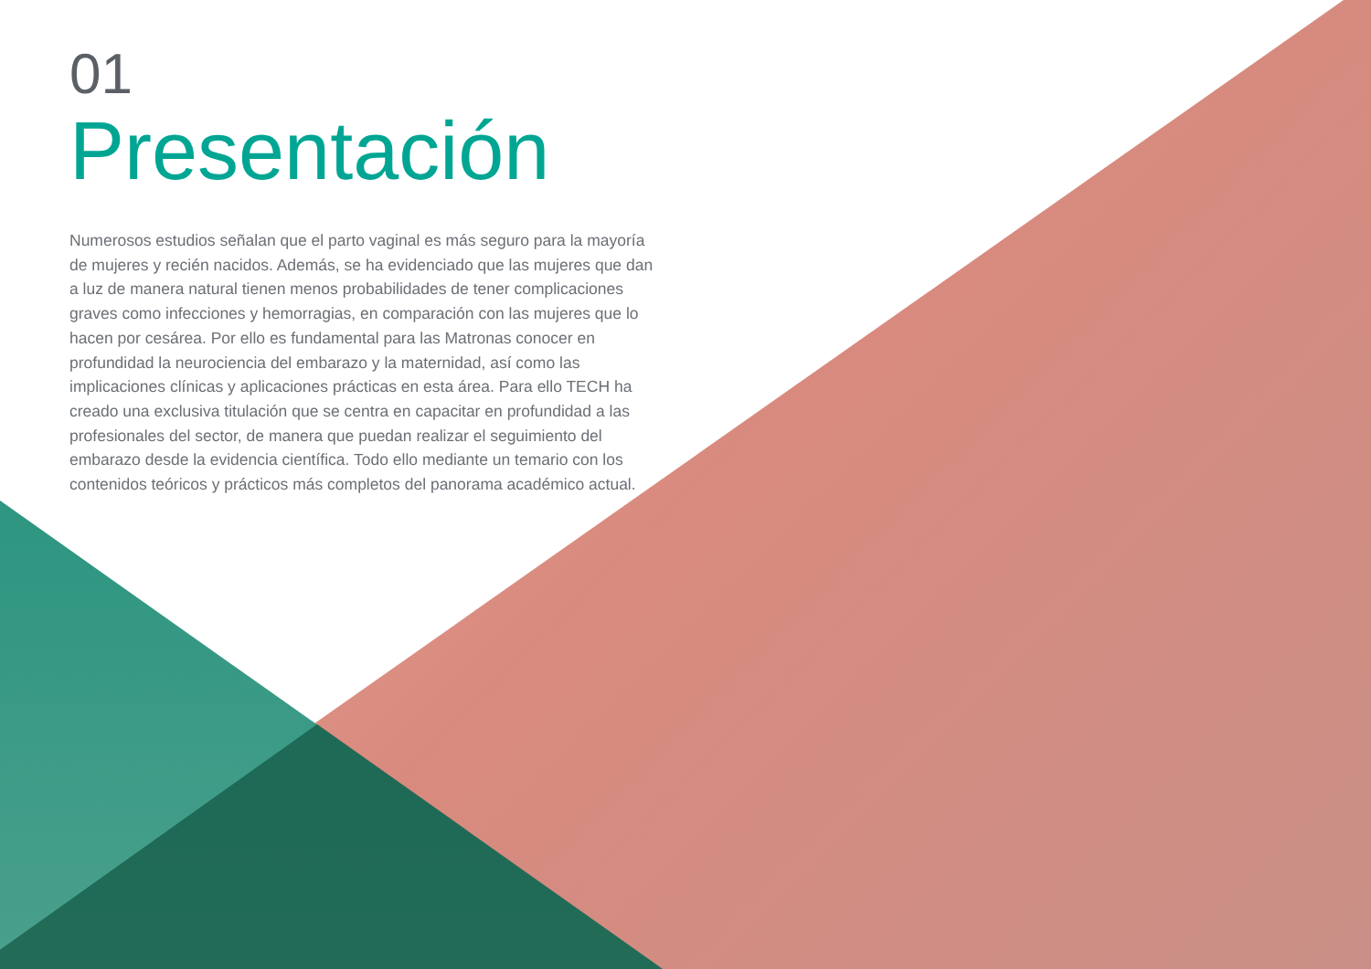01
Presentación
Numerosos estudios señalan que el parto vaginal es más seguro para la mayoría de mujeres y recién nacidos. Además, se ha evidenciado que las mujeres que dan a luz de manera natural tienen menos probabilidades de tener complicaciones graves como infecciones y hemorragias, en comparación con las mujeres que lo hacen por cesárea. Por ello es fundamental para las Matronas conocer en profundidad la neurociencia del embarazo y la maternidad, así como las implicaciones clínicas y aplicaciones prácticas en esta área. Para ello TECH ha creado una exclusiva titulación que se centra en capacitar en profundidad a las profesionales del sector, de manera que puedan realizar el seguimiento del embarazo desde la evidencia científica. Todo ello mediante un temario con los contenidos teóricos y prácticos más completos del panorama académico actual.